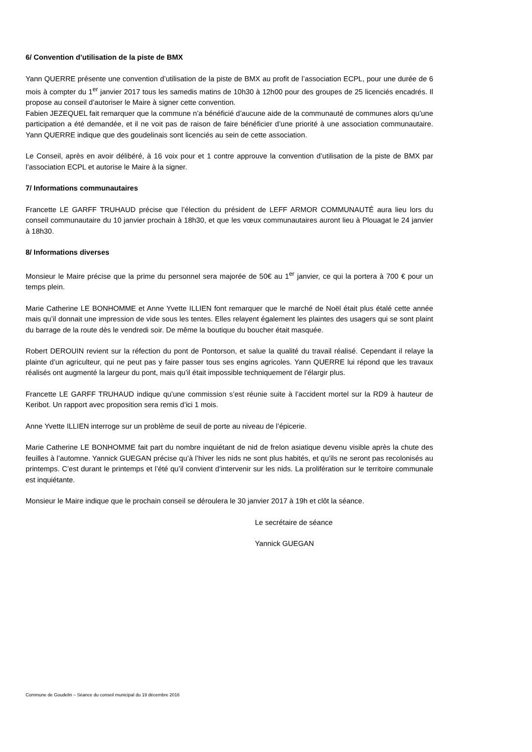6/ Convention d’utilisation de la piste de BMX
Yann QUERRE présente une convention d’utilisation de la piste de BMX au profit de l’association ECPL, pour une durée de 6 mois à compter du 1<sup>er</sup> janvier 2017 tous les samedis matins de 10h30 à 12h00 pour des groupes de 25 licenciés encadrés. Il propose au conseil d’autoriser le Maire à signer cette convention.
Fabien JEZEQUEL fait remarquer que la commune n’a bénéficié d’aucune aide de la communauté de communes alors qu’une participation a été demandée, et il ne voit pas de raison de faire bénéficier d’une priorité à une association communautaire. Yann QUERRE indique que des goudelinais sont licenciés au sein de cette association.
Le Conseil, après en avoir délibéré, à 16 voix pour et 1 contre approuve la convention d’utilisation de la piste de BMX par l’association ECPL et autorise le Maire à la signer.
7/ Informations communautaires
Francette LE GARFF TRUHAUD précise que l’élection du président de LEFF ARMOR COMMUNAUTÉ aura lieu lors du conseil communautaire du 10 janvier prochain à 18h30, et que les vœux communautaires auront lieu à Plouagat le 24 janvier à 18h30.
8/ Informations diverses
Monsieur le Maire précise que la prime du personnel sera majorée de 50€ au 1<sup>er</sup> janvier, ce qui la portera à 700 € pour un temps plein.
Marie Catherine LE BONHOMME et Anne Yvette ILLIEN font remarquer que le marché de Noël était plus étalé cette année mais qu’il donnait une impression de vide sous les tentes. Elles relayent également les plaintes des usagers qui se sont plaint du barrage de la route dès le vendredi soir. De même la boutique du boucher était masquée.
Robert DEROUIN revient sur la réfection du pont de Pontorson, et salue la qualité du travail réalisé. Cependant il relaye la plainte d’un agriculteur, qui ne peut pas y faire passer tous ses engins agricoles. Yann QUERRE lui répond que les travaux réalisés ont augmenté la largeur du pont, mais qu’il était impossible techniquement de l’élargir plus.
Francette LE GARFF TRUHAUD indique qu’une commission s’est réunie suite à l’accident mortel sur la RD9 à hauteur de Keribot. Un rapport avec proposition sera remis d’ici 1 mois.
Anne Yvette ILLIEN interroge sur un problème de seuil de porte au niveau de l’épicerie.
Marie Catherine LE BONHOMME fait part du nombre inquiétant de nid de frelon asiatique devenu visible après la chute des feuilles à l’automne. Yannick GUEGAN précise qu’à l’hiver les nids ne sont plus habités, et qu’ils ne seront pas recolonisés au printemps. C’est durant le printemps et l’été qu’il convient d’intervenir sur les nids. La prolifération sur le territoire communale est inquiétante.
Monsieur le Maire indique que le prochain conseil se déroulera le 30 janvier 2017 à 19h et clôt la séance.
Le secrétaire de séance
Yannick GUEGAN
Commune de Goudelin – Séance du conseil municipal du 19 décembre 2016